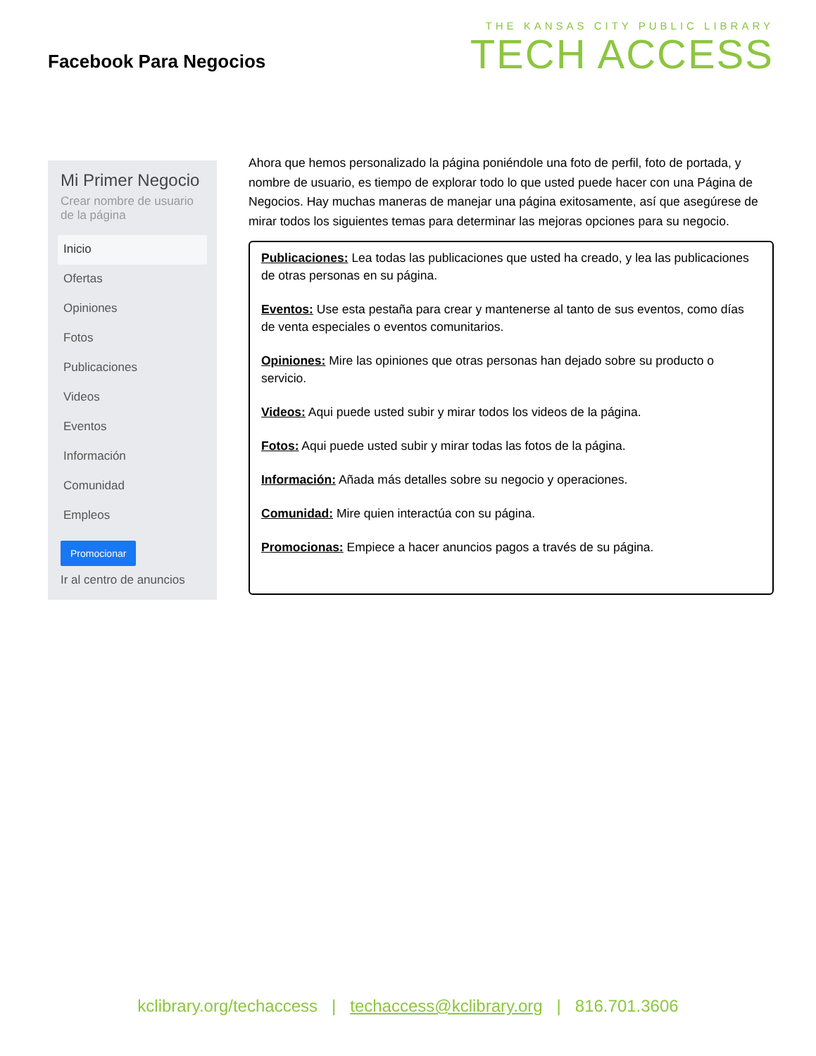Facebook Para Negocios
THE KANSAS CITY PUBLIC LIBRARY
TECH ACCESS
Mi Primer Negocio
Crear nombre de usuario de la página
Inicio
Ofertas
Opiniones
Fotos
Publicaciones
Videos
Eventos
Información
Comunidad
Empleos
Promocionar
Ir al centro de anuncios
Ahora que hemos personalizado la página poniéndole una foto de perfil, foto de portada, y nombre de usuario, es tiempo de explorar todo lo que usted puede hacer con una Página de Negocios. Hay muchas maneras de manejar una página exitosamente, así que asegúrese de mirar todos los siguientes temas para determinar las mejoras opciones para su negocio.
Publicaciones: Lea todas las publicaciones que usted ha creado, y lea las publicaciones de otras personas en su página.
Eventos: Use esta pestaña para crear y mantenerse al tanto de sus eventos, como días de venta especiales o eventos comunitarios.
Opiniones: Mire las opiniones que otras personas han dejado sobre su producto o servicio.
Videos: Aqui puede usted subir y mirar todos los videos de la página.
Fotos: Aqui puede usted subir y mirar todas las fotos de la página.
Información: Añada más detalles sobre su negocio y operaciones.
Comunidad: Mire quien interactúa con su página.
Promocionas: Empiece a hacer anuncios pagos a través de su página.
kclibrary.org/techaccess | techaccess@kclibrary.org | 816.701.3606